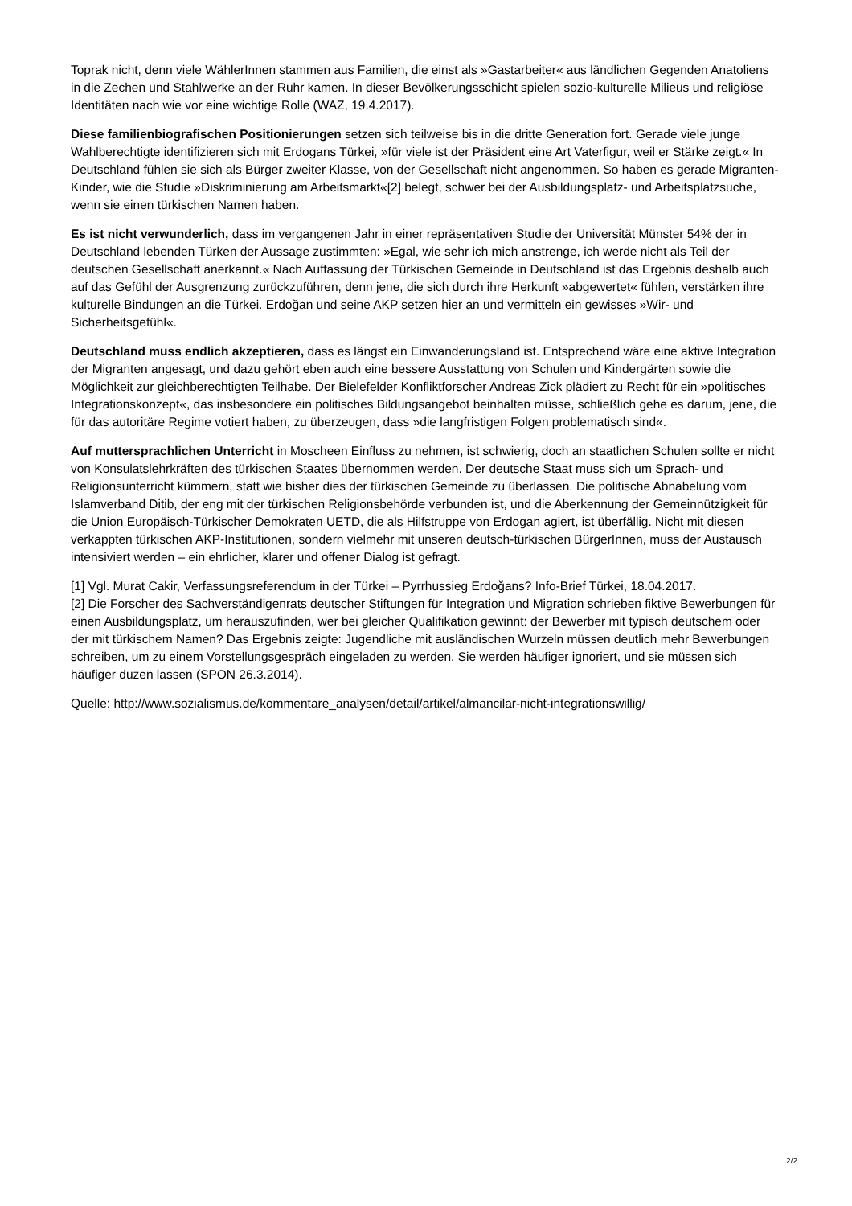Toprak nicht, denn viele WählerInnen stammen aus Familien, die einst als »Gastarbeiter« aus ländlichen Gegenden Anatoliens in die Zechen und Stahlwerke an der Ruhr kamen. In dieser Bevölkerungsschicht spielen sozio-kulturelle Milieus und religiöse Identitäten nach wie vor eine wichtige Rolle (WAZ, 19.4.2017).
Diese familienbiografischen Positionierungen setzen sich teilweise bis in die dritte Generation fort. Gerade viele junge Wahlberechtigte identifizieren sich mit Erdogans Türkei, »für viele ist der Präsident eine Art Vaterfigur, weil er Stärke zeigt.« In Deutschland fühlen sie sich als Bürger zweiter Klasse, von der Gesellschaft nicht angenommen. So haben es gerade Migranten-Kinder, wie die Studie »Diskriminierung am Arbeitsmarkt«[2] belegt, schwer bei der Ausbildungsplatz- und Arbeitsplatzsuche, wenn sie einen türkischen Namen haben.
Es ist nicht verwunderlich, dass im vergangenen Jahr in einer repräsentativen Studie der Universität Münster 54% der in Deutschland lebenden Türken der Aussage zustimmten: »Egal, wie sehr ich mich anstrenge, ich werde nicht als Teil der deutschen Gesellschaft anerkannt.« Nach Auffassung der Türkischen Gemeinde in Deutschland ist das Ergebnis deshalb auch auf das Gefühl der Ausgrenzung zurückzuführen, denn jene, die sich durch ihre Herkunft »abgewertet« fühlen, verstärken ihre kulturelle Bindungen an die Türkei. Erdoğan und seine AKP setzen hier an und vermitteln ein gewisses »Wir- und Sicherheitsgefühl«.
Deutschland muss endlich akzeptieren, dass es längst ein Einwanderungsland ist. Entsprechend wäre eine aktive Integration der Migranten angesagt, und dazu gehört eben auch eine bessere Ausstattung von Schulen und Kindergärten sowie die Möglichkeit zur gleichberechtigten Teilhabe. Der Bielefelder Konfliktforscher Andreas Zick plädiert zu Recht für ein »politisches Integrationskonzept«, das insbesondere ein politisches Bildungsangebot beinhalten müsse, schließlich gehe es darum, jene, die für das autoritäre Regime votiert haben, zu überzeugen, dass »die langfristigen Folgen problematisch sind«.
Auf muttersprachlichen Unterricht in Moscheen Einfluss zu nehmen, ist schwierig, doch an staatlichen Schulen sollte er nicht von Konsulatslehrkräften des türkischen Staates übernommen werden. Der deutsche Staat muss sich um Sprach- und Religionsunterricht kümmern, statt wie bisher dies der türkischen Gemeinde zu überlassen. Die politische Abnabelung vom Islamverband Ditib, der eng mit der türkischen Religionsbehörde verbunden ist, und die Aberkennung der Gemeinnützigkeit für die Union Europäisch-Türkischer Demokraten UETD, die als Hilfstruppe von Erdogan agiert, ist überfällig. Nicht mit diesen verkappten türkischen AKP-Institutionen, sondern vielmehr mit unseren deutsch-türkischen BürgerInnen, muss der Austausch intensiviert werden – ein ehrlicher, klarer und offener Dialog ist gefragt.
[1] Vgl. Murat Cakir, Verfassungsreferendum in der Türkei – Pyrrhussieg Erdoğans? Info-Brief Türkei, 18.04.2017.
[2] Die Forscher des Sachverständigenrats deutscher Stiftungen für Integration und Migration schrieben fiktive Bewerbungen für einen Ausbildungsplatz, um herauszufinden, wer bei gleicher Qualifikation gewinnt: der Bewerber mit typisch deutschem oder der mit türkischem Namen? Das Ergebnis zeigte: Jugendliche mit ausländischen Wurzeln müssen deutlich mehr Bewerbungen schreiben, um zu einem Vorstellungsgespräch eingeladen zu werden. Sie werden häufiger ignoriert, und sie müssen sich häufiger duzen lassen (SPON 26.3.2014).
Quelle: http://www.sozialismus.de/kommentare_analysen/detail/artikel/almancilar-nicht-integrationswillig/
2/2